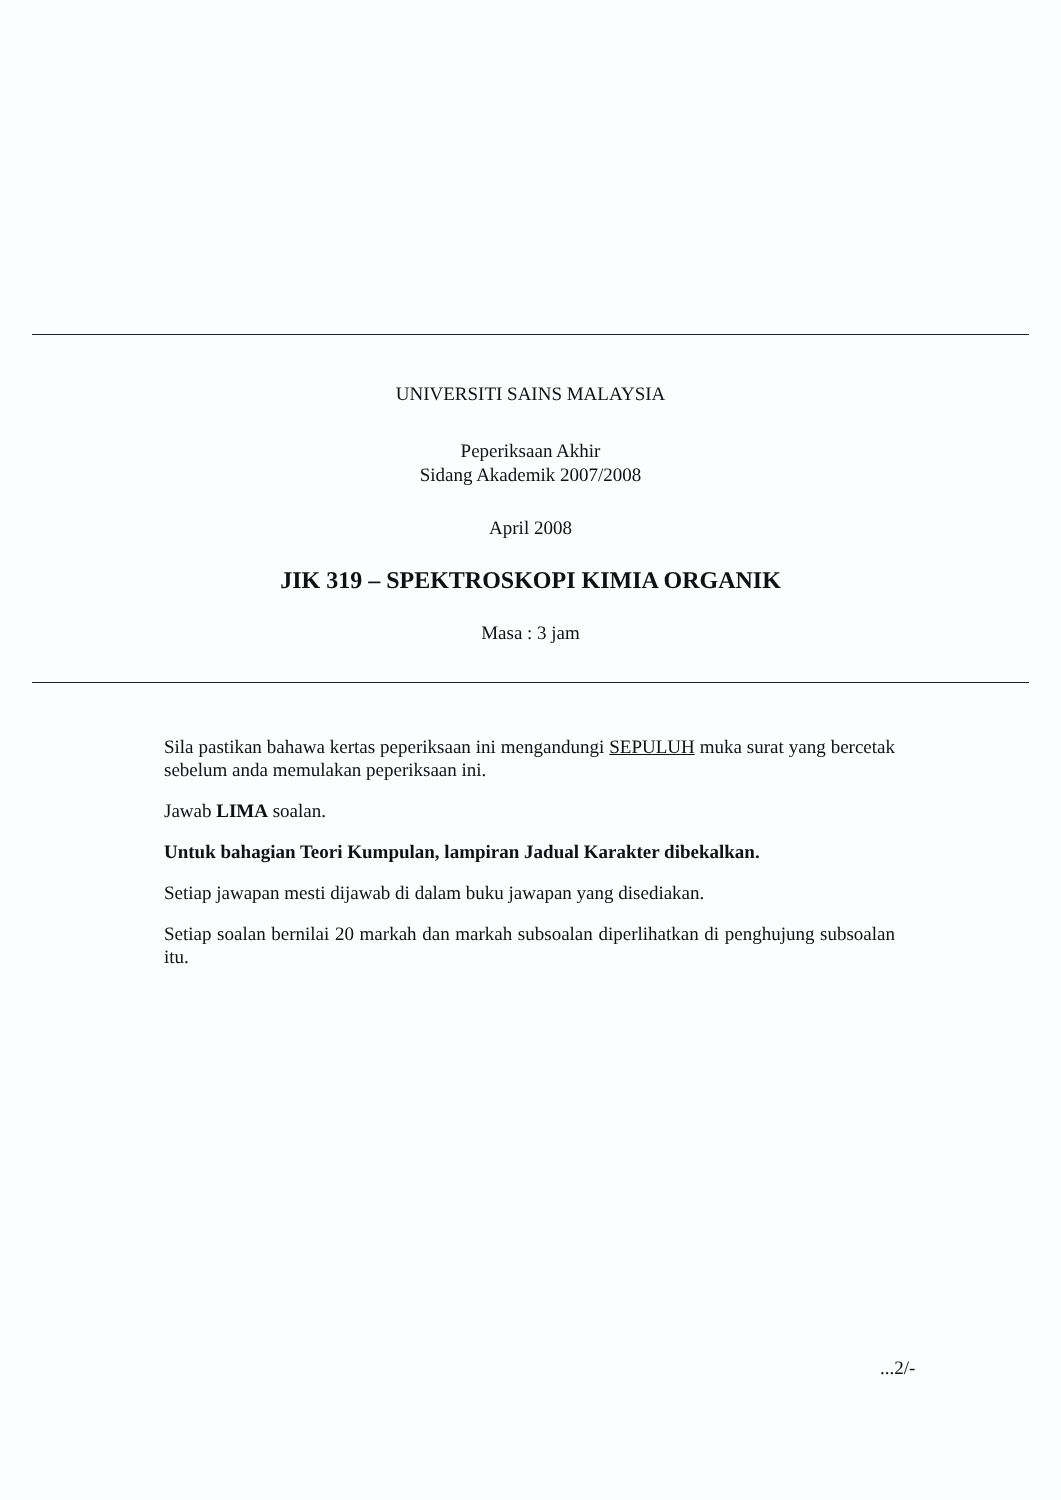UNIVERSITI SAINS MALAYSIA
Peperiksaan Akhir
Sidang Akademik 2007/2008
April 2008
JIK 319 – SPEKTROSKOPI KIMIA ORGANIK
Masa : 3 jam
Sila pastikan bahawa kertas peperiksaan ini mengandungi SEPULUH muka surat yang bercetak sebelum anda memulakan peperiksaan ini.
Jawab LIMA soalan.
Untuk bahagian Teori Kumpulan, lampiran Jadual Karakter dibekalkan.
Setiap jawapan mesti dijawab di dalam buku jawapan yang disediakan.
Setiap soalan bernilai 20 markah dan markah subsoalan diperlihatkan di penghujung subsoalan itu.
...2/-